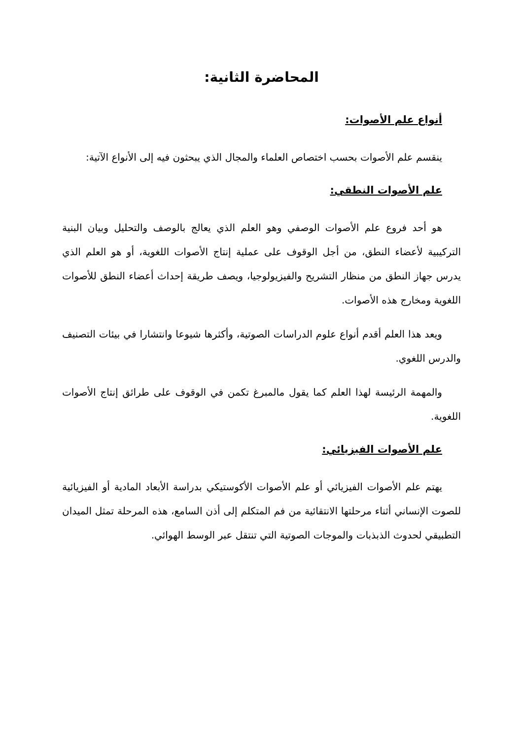المحاضرة الثانية:
أنواع علم الأصوات:
ينقسم علم الأصوات بحسب اختصاص العلماء والمجال الذي يبحثون فيه إلى الأنواع الآتية:
علم الأصوات النطقي:
هو أحد فروع علم الأصوات الوصفي وهو العلم الذي يعالج بالوصف والتحليل وبيان البنية التركيبية لأعضاء النطق، من أجل الوقوف على عملية إنتاج الأصوات اللغوية، أو هو العلم الذي يدرس جهاز النطق من منظار التشريح والفيزيولوجيا، ويصف طريقة إحداث أعضاء النطق للأصوات اللغوية ومخارج هذه الأصوات.
ويعد هذا العلم أقدم أنواع علوم الدراسات الصوتية، وأكثرها شيوعا وانتشارا في بيئات التصنيف والدرس اللغوي.
والمهمة الرئيسة لهذا العلم كما يقول مالمبرغ تكمن في الوقوف على طرائق إنتاج الأصوات اللغوية.
علم الأصوات الفيزيائي:
يهتم علم الأصوات الفيزيائي أو علم الأصوات الأكوستيكي بدراسة الأبعاد المادية أو الفيزيائية للصوت الإنساني أثناء مرحلتها الانتقائية من فم المتكلم إلى أذن السامع، هذه المرحلة تمثل الميدان التطبيقي لحدوث الذبذبات والموجات الصوتية التي تنتقل عبر الوسط الهوائي.